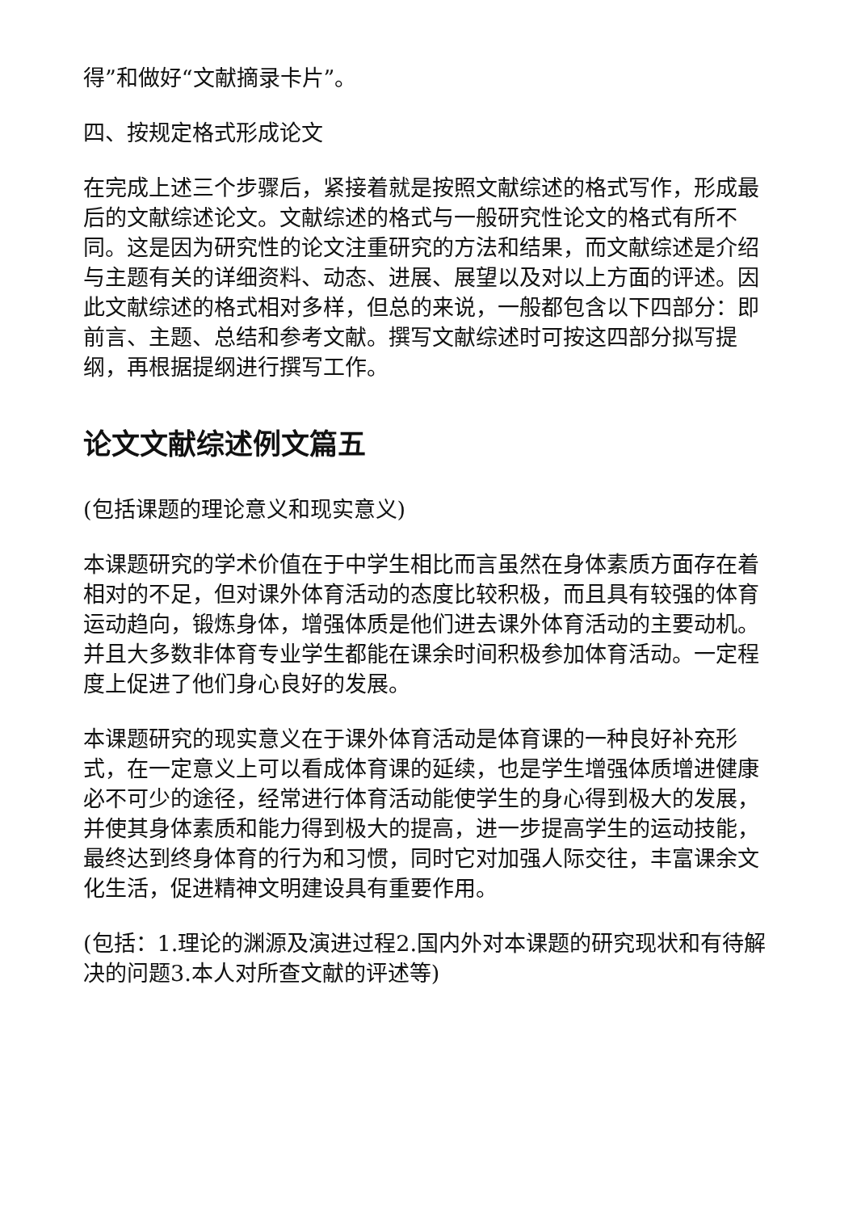得”和做好“文献摘录卡片”。
四、按规定格式形成论文
在完成上述三个步骤后，紧接着就是按照文献综述的格式写作，形成最后的文献综述论文。文献综述的格式与一般研究性论文的格式有所不同。这是因为研究性的论文注重研究的方法和结果，而文献综述是介绍与主题有关的详细资料、动态、进展、展望以及对以上方面的评述。因此文献综述的格式相对多样，但总的来说，一般都包含以下四部分：即前言、主题、总结和参考文献。撰写文献综述时可按这四部分拟写提纲，再根据提纲进行撰写工作。
论文文献综述例文篇五
(包括课题的理论意义和现实意义)
本课题研究的学术价值在于中学生相比而言虽然在身体素质方面存在着相对的不足，但对课外体育活动的态度比较积极，而且具有较强的体育运动趋向，锻炼身体，增强体质是他们进去课外体育活动的主要动机。并且大多数非体育专业学生都能在课余时间积极参加体育活动。一定程度上促进了他们身心良好的发展。
本课题研究的现实意义在于课外体育活动是体育课的一种良好补充形式，在一定意义上可以看成体育课的延续，也是学生增强体质增进健康必不可少的途径，经常进行体育活动能使学生的身心得到极大的发展，并使其身体素质和能力得到极大的提高，进一步提高学生的运动技能，最终达到终身体育的行为和习惯，同时它对加强人际交往，丰富课余文化生活，促进精神文明建设具有重要作用。
(包括：1.理论的渊源及演进过程2.国内外对本课题的研究现状和有待解决的问题3.本人对所查文献的评述等)